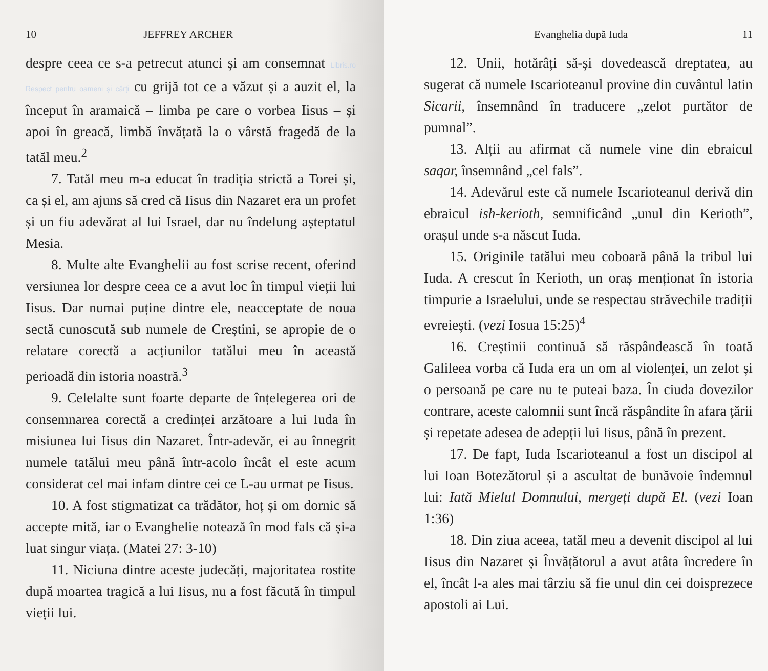10 JEFFREY ARCHER
despre ceea ce s-a petrecut atunci și am consemnat Libris.ro Respect pentru oameni și cărți cu grijă tot ce a văzut și a auzit el, la început în aramaică – limba pe care o vorbea Iisus – și apoi în greacă, limbă învățată la o vârstă fragedă de la tatăl meu.<sup>2</sup>
7. Tatăl meu m-a educat în tradiția strictă a Torei și, ca și el, am ajuns să cred că Iisus din Nazaret era un profet și un fiu adevărat al lui Israel, dar nu îndelung așteptatul Mesia.
8. Multe alte Evanghelii au fost scrise recent, oferind versiunea lor despre ceea ce a avut loc în timpul vieții lui Iisus. Dar numai puține dintre ele, neacceptate de noua sectă cunoscută sub numele de Creștini, se apropie de o relatare corectă a acțiunilor tatălui meu în această perioadă din istoria noastră.<sup>3</sup>
9. Celelalte sunt foarte departe de înțelegerea ori de consemnarea corectă a credinței arzătoare a lui Iuda în misiunea lui Iisus din Nazaret. Într-adevăr, ei au înnegrit numele tatălui meu până într-acolo încât el este acum considerat cel mai infam dintre cei ce L-au urmat pe Iisus.
10. A fost stigmatizat ca trădător, hoț și om dornic să accepte mită, iar o Evanghelie notează în mod fals că și-a luat singur viața. (Matei 27: 3-10)
11. Niciuna dintre aceste judecăți, majoritatea rostite după moartea tragică a lui Iisus, nu a fost făcută în timpul vieții lui.
Evanghelia după Iuda 11
12. Unii, hotărâți să-și dovedească dreptatea, au sugerat că numele Iscarioteanul provine din cuvântul latin Sicarii, însemnând în traducere „zelot purtător de pumnal”.
13. Alții au afirmat că numele vine din ebraicul saqar, însemnând „cel fals”.
14. Adevărul este că numele Iscarioteanul derivă din ebraicul ish-kerioth, semnificând „unul din Kerioth”, orașul unde s-a născut Iuda.
15. Originile tatălui meu coboară până la tribul lui Iuda. A crescut în Kerioth, un oraș menționat în istoria timpurie a Israelului, unde se respectau străvechile tradiții evreiești. (vezi Iosua 15:25)<sup>4</sup>
16. Creștinii continuă să răspândească în toată Galileea vorba că Iuda era un om al violenței, un zelot și o persoană pe care nu te puteai baza. În ciuda dovezilor contrare, aceste calomnii sunt încă răspândite în afara țării și repetate adesea de adepții lui Iisus, până în prezent.
17. De fapt, Iuda Iscarioteanul a fost un discipol al lui Ioan Botezătorul și a ascultat de bunăvoie îndemnul lui: Iată Mielul Domnului, mergeți după El. (vezi Ioan 1:36)
18. Din ziua aceea, tatăl meu a devenit discipol al lui Iisus din Nazaret și Învățătorul a avut atâta încredere în el, încât l-a ales mai târziu să fie unul din cei doisprezece apostoli ai Lui.